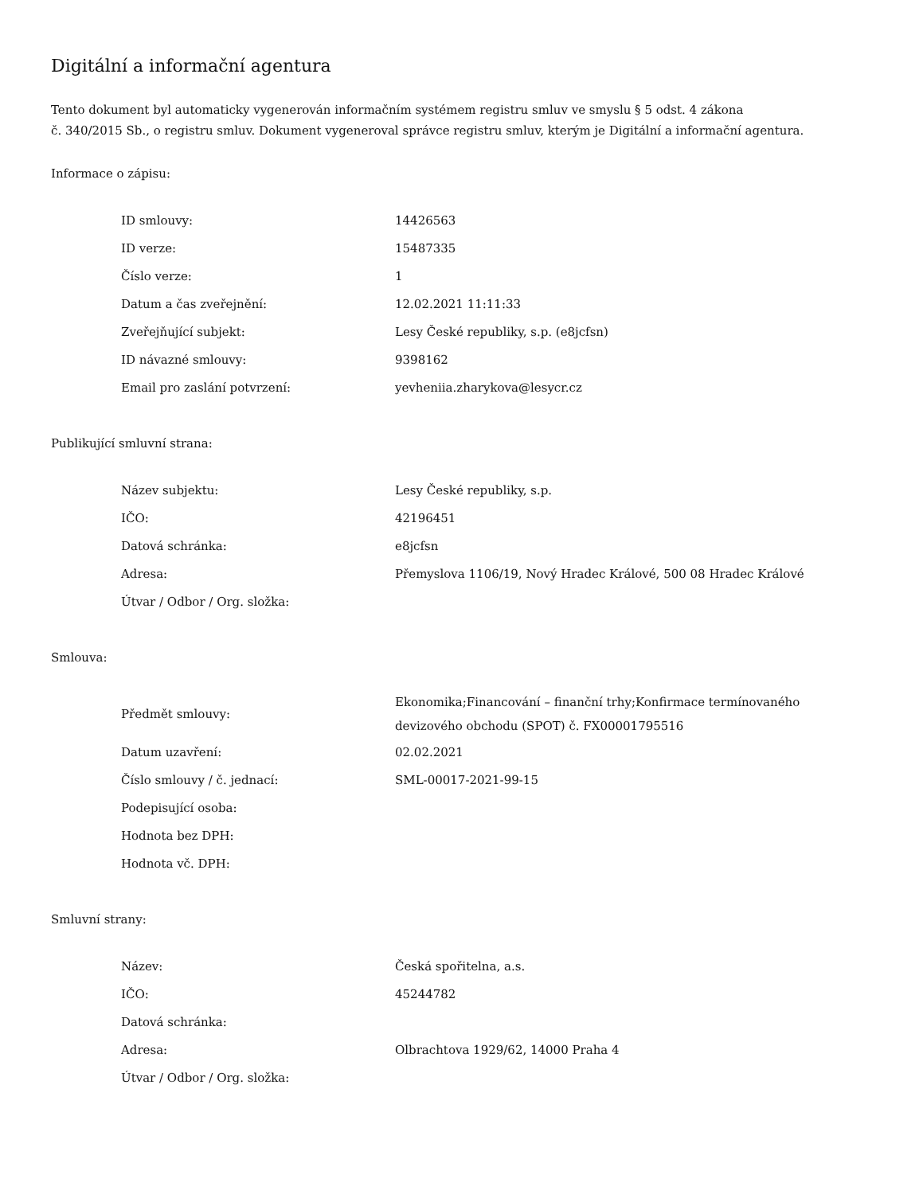Digitální a informační agentura
Tento dokument byl automaticky vygenerován informačním systémem registru smluv ve smyslu § 5 odst. 4 zákona
č. 340/2015 Sb., o registru smluv. Dokument vygeneroval správce registru smluv, kterým je Digitální a informační agentura.
Informace o zápisu:
| ID smlouvy: | 14426563 |
| ID verze: | 15487335 |
| Číslo verze: | 1 |
| Datum a čas zveřejnění: | 12.02.2021 11:11:33 |
| Zveřejňující subjekt: | Lesy České republiky, s.p. (e8jcfsn) |
| ID návazné smlouvy: | 9398162 |
| Email pro zaslání potvrzení: | yevheniia.zharykova@lesycr.cz |
Publikující smluvní strana:
| Název subjektu: | Lesy České republiky, s.p. |
| IČO: | 42196451 |
| Datová schránka: | e8jcfsn |
| Adresa: | Přemyslova 1106/19, Nový Hradec Králové, 500 08 Hradec Králové |
| Útvar / Odbor / Org. složka: | |
Smlouva:
| Předmět smlouvy: | Ekonomika;Financování – finanční trhy;Konfirmace termínovaného devizového obchodu (SPOT) č. FX00001795516 |
| Datum uzavření: | 02.02.2021 |
| Číslo smlouvy / č. jednací: | SML-00017-2021-99-15 |
| Podepisující osoba: | |
| Hodnota bez DPH: | |
| Hodnota vč. DPH: | |
Smluvní strany:
| Název: | Česká spořitelna, a.s. |
| IČO: | 45244782 |
| Datová schránka: | |
| Adresa: | Olbrachtova 1929/62, 14000 Praha 4 |
| Útvar / Odbor / Org. složka: | |